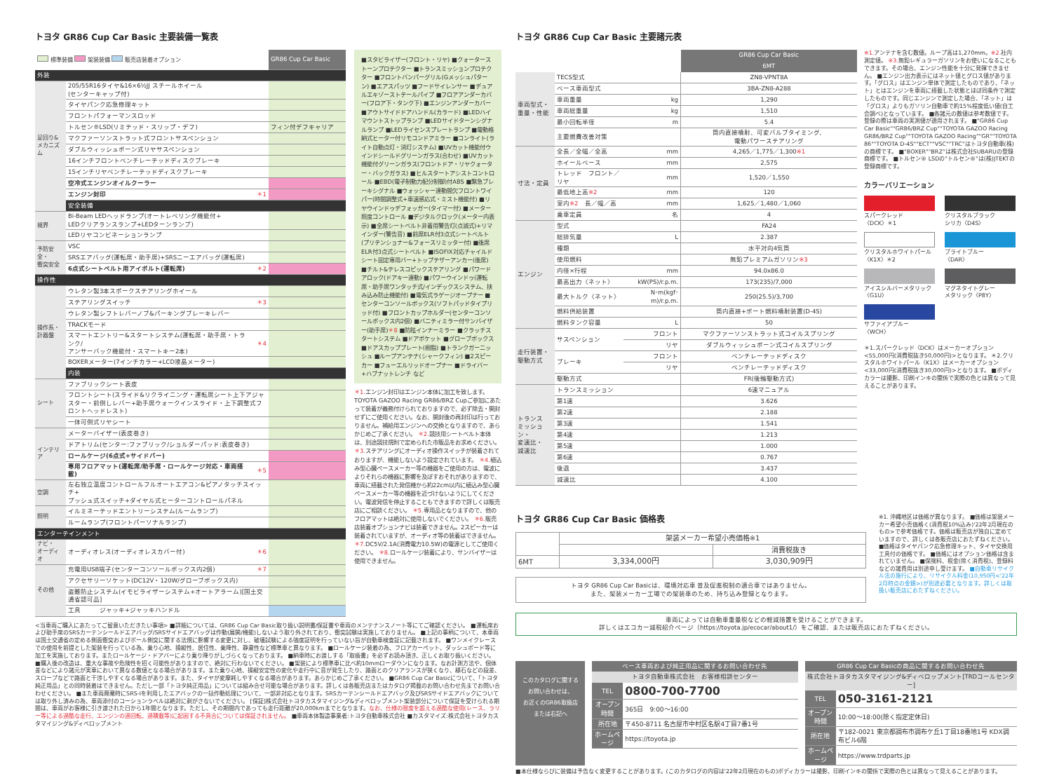トヨタ GR86 Cup Car Basic 主要装備一覧表
| 標準装備 架装装備 販売店装着オプション | | | GR86 Cup Car Basic |
| 外装 | | | |
| 足回り& メカニズム | 205/55R16タイヤ&16×6½JJ スチールホイール (センターキャップ付) | | |
| | タイヤパンク応急修理キット | | |
| | フロントパフォーマンスロッド | | |
| | トルセン®LSD(リミテッド・スリップ・デフ) | | フィン付デフキャリア |
| | マクファーソンストラット式フロントサスペンション | | |
| | ダブルウィッシュボーン式リヤサスペンション | | |
| | 16インチフロントベンチレーテッドディスクブレーキ | | |
| | 15インチリヤベンチレーテッドディスクブレーキ | | |
| | 空冷式エンジンオイルクーラー | | |
| | エンジン封印 | ＊1 | |
| | 安全装備 | | |
| 視界 | Bi-Beam LEDヘッドランプ(オートレベリング機能付+ LEDクリアランスランプ+LEDターンランプ) | | |
| | LEDリヤコンビネーションランプ | | |
| 予防安全・ 衝突安全 | VSC | | |
| | SRSエアバッグ(運転席・助手席)+SRSニーエアバッグ(運転席) | | |
| | 6点式シートベルト用アイボルト(運転席) | ＊2 | |
| 操作性 | | | |
| 操作系・ 計器盤 | ウレタン製3本スポークステアリングホイール | | |
| | ステアリングスイッチ | ＊3 | |
| | ウレタン製シフトレバーノブ&パーキングブレーキレバー | | |
| | TRACKモード | | |
| | スマートエントリー&スタートシステム(運転席・助手席・トランク/ アンサーバック機能付・スマートキー2本) | ＊4 | |
| | BOXERメーター(7インチカラー+LCD液晶メーター) | | |
| | 内装 | | |
| シート | ファブリックシート表皮 | | |
| | フロントシート(スライド&リクライニング・運転席シート上下アジャスター・前倒しレバー+助手席ウォークインスライド・上下調整式フロントヘッドレスト) | | |
| | 一体可倒式リヤシート | | |
| インテリア | メーターバイザー(表皮巻き) | | |
| | ドアトリム(センター:ファブリック/ショルダーパッド:表皮巻き) | | |
| | ロールケージ(6点式+サイドバー) | | |
| | 専用フロアマット(運転席/助手席・ロールケージ対応・車両搭載) | ＊5 | |
| 空調 | 左右独立温度コントロールフルオートエアコン&ピアノタッチスイッチ+ プッシュ式スイッチ+ダイヤル式ヒーターコントロールパネル | | |
| 照明 | イルミネーテッドエントリーシステム(ルームランプ) | | |
| | ルームランプ(フロントパーソナルランプ) | | |
| エンターテインメント | | | |
| ナビ・ オーディオ | オーディオレス(オーディオレスカバー付) | ＊6 | |
| その他 | 充電用USB端子(センターコンソールボックス内2個) | ＊7 | |
| | アクセサリーソケット(DC12V・120W/グローブボックス内) | | |
| | 盗難防止システム(イモビライザーシステム+オートアラーム)[国土交通省認可品] | | |
| | 工具 ジャッキ+ジャッキハンドル | | |
■スタビライザー(フロント・リヤ) ■クォーターストーンプロテクター ■トランスミッションプロテクター ■フロントバンパーグリル(Gメッシュパターン) ■エアスパッツ ■フードサイレンサー ■デュアルエキゾーストテールパイプ ■フロアアンダーカバー(フロア下・タンク下) ■エンジンアンダーカバー ■アウトサイドドアハンドル(カラード) ■LEDハイマウントストップランプ ■LEDサイドターンシグナルランプ ■LEDライセンスプレートランプ ■電動格納式ヒーター付リモコンドアミラー ■コンライト(ライト自動点灯・消灯システム) ■UVカット機能付ウインドシールドグリーンガラス(合わせ) ■UVカット機能付グリーンガラス(フロントドア・リヤクォーター・バックガラス) ■ヒルスタートアシストコントロール ■EBD(電子制動力配分制御)付ABS ■緊急ブレーキシグナル ■ウォッシャー連動間欠フロントワイパー(時間調整式+車速感応式・ミスト機能付) ■リヤウインドゥデフォッガー(タイマー付) ■メーター照度コントロール ■デジタルクロック(メーター内表示) ■全席シートベルト非着用警告灯(点滅式)+リマインダー(警告音) ■前席ELR付3点式シートベルト(プリテンショナー&フォースリミッター付) ■後席ELR付3点式シートベルト ■ISOFIX対応チャイルドシート固定専用バー+トップテザーアンカー(後席) ■チルト&テレスコピックステアリング ■パワードアロック(ドアキー連動) ■パワーウインドゥ(運転席・助手席ワンタッチ式/インデックスシステム、挟み込み防止機能付) ■電気式ラゲージオープナー ■センターコンソールボックス(ソフトパッドタイプリッド付) ■フロントカップホルダー(センターコンソールボックス内2個) ■バニティミラー付サンバイザー(助手席)＊8 ■防眩インナーミラー ■クラッチスタートシステム ■ドアポケット ■グローブボックス ■ドアスカッププレート(樹脂) ■トランクガーニッシュ ■ループアンテナ(シャークフィン) ■2スピーカー ■フューエルリッドオープナー ■ドライバー+ハブナットレンチ など
＊1. エンジン封印はエンジン本体に加工を致します。TOYOTA GAZOO Racing GR86/BRZ Cupご参加にあたって装着が義務付けられておりますので、必ず除去・開封せずにご使用ください。なお、開封後の再封印は行っておりません。補給用エンジンへの交換となりますので、あらかじめご了承ください。 ＊2. 競技用シートベルト本体は、別途競技規則で定められた市販品をお求めください。 ＊3. ステアリングにオーディオ操作スイッチが装着されておりますが、機能しないよう設定されています。 ＊4. 植込み型心臓ペースメーカー等の機器をご使用の方は、電波によりそれらの機器に影響を及ぼすおそれがありますので、車両に搭載された発信機から約22cm以内に植込み型心臓ペースメーカー等の機器を近づけないようにしてください。電波発信を停止することもできますので詳しくは販売店にご相談ください。 ＊5. 専用品となりますので、他のフロアマットは絶対に使用しないでください。 ＊6. 販売店装着オプションナビは装着できません。2スピーカーは装着されていますが、オーディオ等の装着はできません。 ＊7. DC5V/2.1A(消費電力10.5W)の電源としてご使用ください。 ＊8. ロールケージ装着により、サンバイザーは使用できません。
<当車両ご購入にあたってご留意いただきたい事項> ■詳細については、GR86 Cup Car Basic取り扱い説明書/保証書や車両のメンテナンスノート等にてご確認ください。 ■運転席および助手席のSRSカーテンシールドエアバッグ/SRSサイドエアバッグは作動(展開/機能)しないよう取り外されており、衝突試験は実施しておりません。 ■上記の事柄について、本車両は国土交通省の定める側面衝突およびポール側突に関する法規に影響する変更に対し、破壊試験による強度証明を行っていない旨が自動車検査証に記載されます。 ■ワンメイクレースでの使用を前提とした架装を行っている為、乗り心地、操縦性、居住性、乗降性、静粛性など標準車と異なります。 ■ロールケージ装着の為、フロアカーペット、ダッシュボード等に加工を実施しております。またロールケージ・ドアバーにより乗り降りがしづらくなっております。 ■納車時にお渡しする「取扱書」を必ずお読み頂き、正しくお取り扱いください。 ■購入後の改造は、重大な事故や危険性を招く可能性がありますので、絶対に行わないでください。 ■架装により標準車に比べ約10mmローダウンになります。なお計測方法や、個体差などにより諸元が実車において異なる数値となる場合があります。また乗り心地、操縦安定性の変化や走行中に音が発生したり、路面とのクリアランスが狭くなり、縁石などの段差、スロープなどで路面と干渉しやすくなる場合があります。また、タイヤが変摩耗しやすくなる場合があります。あらかじめご了承ください。 ■GR86 Cup Car Basicについて、「トヨタ純正用品」との同時装着はできません。ただし一部「トヨタ純正用品」については組み合せ可能な場合があります。詳しくは各販売店またはカタログ掲載のお問い合わせ先までお問い合わせください。 ■また車両廃棄時にSRS-Iを利用したエアバックの一括作動処理について、一部非対応となります。SRSカーテンシールドエアバック及びSRSサイドエアバックについては取り外し済みの為、車両添付のコーションラベルは絶対に剥がさないでください。 [保証]株式会社トヨタカスタマイジング&ディベロップメント架装部分について保証を受けられる期間は、車両がお客様に引き渡された日から1年間となります。ただし、その期間内であっても走行距離が20,000kmまでとなります。なお、仕様の限度を超える過酷な使用(レース、ラリー等による過酷な走行、エンジンの過回転、過積載等)に起因する不具合については保証されません。 ■車両本体製造事業者:トヨタ自動車株式会社 ■カスタマイズ:株式会社トヨタカスタマイジング&ディベロップメント
トヨタ GR86 Cup Car Basic 主要諸元表
| | | | GR86 Cup Car Basic |
| --- | --- | --- | --- |
| | | | 6MT |
| 車両型式・ 重量・性能 | TECS型式 | | ZN8-VPNT8A |
| | ベース車両型式 | | 3BA-ZN8-A288 |
| | 車両重量 | kg | 1,290 |
| | 車両総重量 | kg | 1,510 |
| | 最小回転半径 | m | 5.4 |
| | 主要燃費改善対策 | | 筒内直接噴射、可変バルブタイミング、 電動パワーステアリング |
| 寸法・定員 | 全長／全幅／全高 | mm | 4,265／1,775／1,300 ※1 |
| | ホイールベース | mm | 2,575 |
| | トレッド フロント／リヤ | mm | 1,520／1,550 |
| | 最低地上高 ※2 | mm | 120 |
| | 室内 ※2 長／幅／高 | mm | 1,625／1,480／1,060 |
| | 乗車定員 | 名 | 4 |
| エンジン | 型式 | | FA24 |
| | 総排気量 | L | 2.387 |
| | 種類 | | 水平対向4気筒 |
| | 使用燃料 | | 無鉛プレミアムガソリン ※3 |
| | 内径×行程 | mm | 94.0x86.0 |
| | 最高出力〈ネット〉 | kW(PS)/r.p.m. | 173(235)/7,000 |
| | 最大トルク〈ネット〉 | N･m(kgf･m)/r.p.m. | 250(25.5)/3,700 |
| | 燃料供給装置 | | 筒内直接+ポート燃料噴射装置(D-4S) |
| | 燃料タンク容量 | L | 50 |
| 走行装置・ 駆動方式 | サスペンション | フロント | マクファーソンストラット式コイルスプリング |
| | | リヤ | ダブルウィッシュボーン式コイルスプリング |
| | ブレーキ | フロント | ベンチレーテッドディスク |
| | | リヤ | ベンチレーテッドディスク |
| | 駆動方式 | | FR(後輪駆動方式) |
| トランス ミッション・ 変速比・ 減速比 | トランスミッション | | 6速マニュアル |
| | 第1速 | | 3.626 |
| | 第2速 | | 2.188 |
| | 第3速 | | 1.541 |
| | 第4速 | | 1.213 |
| | 第5速 | | 1.000 |
| | 第6速 | | 0.767 |
| | 後退 | | 3.437 |
| | 減速比 | | 4.100 |
※1. アンテナを含む数値。ループ高は1,270mm。※2. 社内測定値。 ※3. 無鉛レギュラーガソリンをお使いになることもできます。その場合、エンジン性能を十分に発揮できません。 ■エンジン出力表示にはネット値とグロス値があります。「グロス」はエンジン単体で測定したものであり、「ネット」とはエンジンを車両に搭載した状態とほぼ同条件で測定したものです。同じエンジンで測定した場合、「ネット」は「グロス」よりもガソリン自動車で約15%程度低い値(自工会調べ)となっています。 ■各諸元の数値は参考数値です。登録の際は車両の実測値が適用されます。 ■"GR86 Cup Car Basic""GR86/BRZ Cup""TOYOTA GAZOO Racing GR86/BRZ Cup""TOYOTA GAZOO Racing""GR""TOYOTA 86""TOYOTA D-4S""ECT""VSC""TRC"はトヨタ自動車(株)の商標です。 ■"BOXER""BRZ"は株式会社SUBARUの登録商標です。 ■トルセン® LSDの"トルセン®"は(株)JTEKTの登録商標です。
カラーバリエーション
スパークレッド
〈DCK〉＊1
クリスタルブラック
シリカ〈D4S〉
クリスタルホワイトパール
〈K1X〉＊2
ブライトブルー
〈DAR〉
アイスシルバーメタリック
〈G1U〉
マグネタイトグレー
メタリック〈P8Y〉
サファイアブルー
〈WCH〉
＊1.スパークレッド〈DCK〉はメーカーオプション<55,000円(消費税抜き50,000円)>となります。 ＊2.クリスタルホワイトパール〈K1X〉はメーカーオプション<33,000円(消費税抜き30,000円)>となります。 ■ボディカラーは撮影、印刷インキの関係で実際の色とは異なって見えることがあります。
トヨタ GR86 Cup Car Basic 価格表
| | 架装メーカー希望小売価格※1 | |
| | | 消費税抜き |
| 6MT | 3,334,000円 | 3,030,909円 |
トヨタ GR86 Cup Car Basicは、環境対応車 普及促進税制の適合車ではありません。
また、架装メーカー工場での架装車のため、持ち込み登録となります。
※1. 沖縄地区は価格が異なります。 ■価格は架装メーカー希望小売価格く(消費税10%込み)'22年2月現在のもの>で参考価格です。価格は販売店が独自に定めていますので、詳しくは各販売店におたずねください。 ■価格はタイヤパンク応急修理キット、タイヤ交換用工具付の価格です。 ■価格にはオプション価格は含まれていません。 ■保険料、税金(除く消費税)、登録料などの諸費用は別途申し受けます。 ■自動車リサイクル法の施行により、リサイクル料金(10,950円<'22年2月時点の金額>)が別途必要となります。詳しくは取扱い販売店におたずねください。
車両によっては自動車重量税などの軽減措置を受けることができます。
詳しくはエコカー減税紹介ページ（https://toyota.jp/ecocar/about1/）をご確認、または販売店におたずねください。
このカタログに関する
お問い合わせは、
お近くのGR86取扱店
または右記へ
ベース車両および純正用品に関するお問い合わせ先
トヨタ自動車株式会社　お客様相談センター
| TEL | 0800-700-7700 |
| オープン時間 | 365日 9:00〜16:00 |
| 所在地 | 〒450-8711 名古屋市中村区名駅4丁目7番1号 |
| ホームページ | https://toyota.jp |
GR86 Cup Car Basicの商品に関するお問い合わせ先
株式会社トヨタカスタマイジング&ディベロップメント[TRDコールセンター]
| TEL | 050-3161-2121 |
| オープン時間 | 10:00〜18:00(除く指定定休日) |
| 所在地 | 〒182-0021 東京都調布市調布ケ丘1丁目18番地1号 KDX調布ビル6階 |
| ホームページ | https://www.trdparts.jp |
■本仕様ならびに装備は予告なく変更することがあります。(このカタログの内容は'22年2月現在のもの)ボディカラーは撮影、印刷インキの関係で実際の色とは異なって見えることがあります。